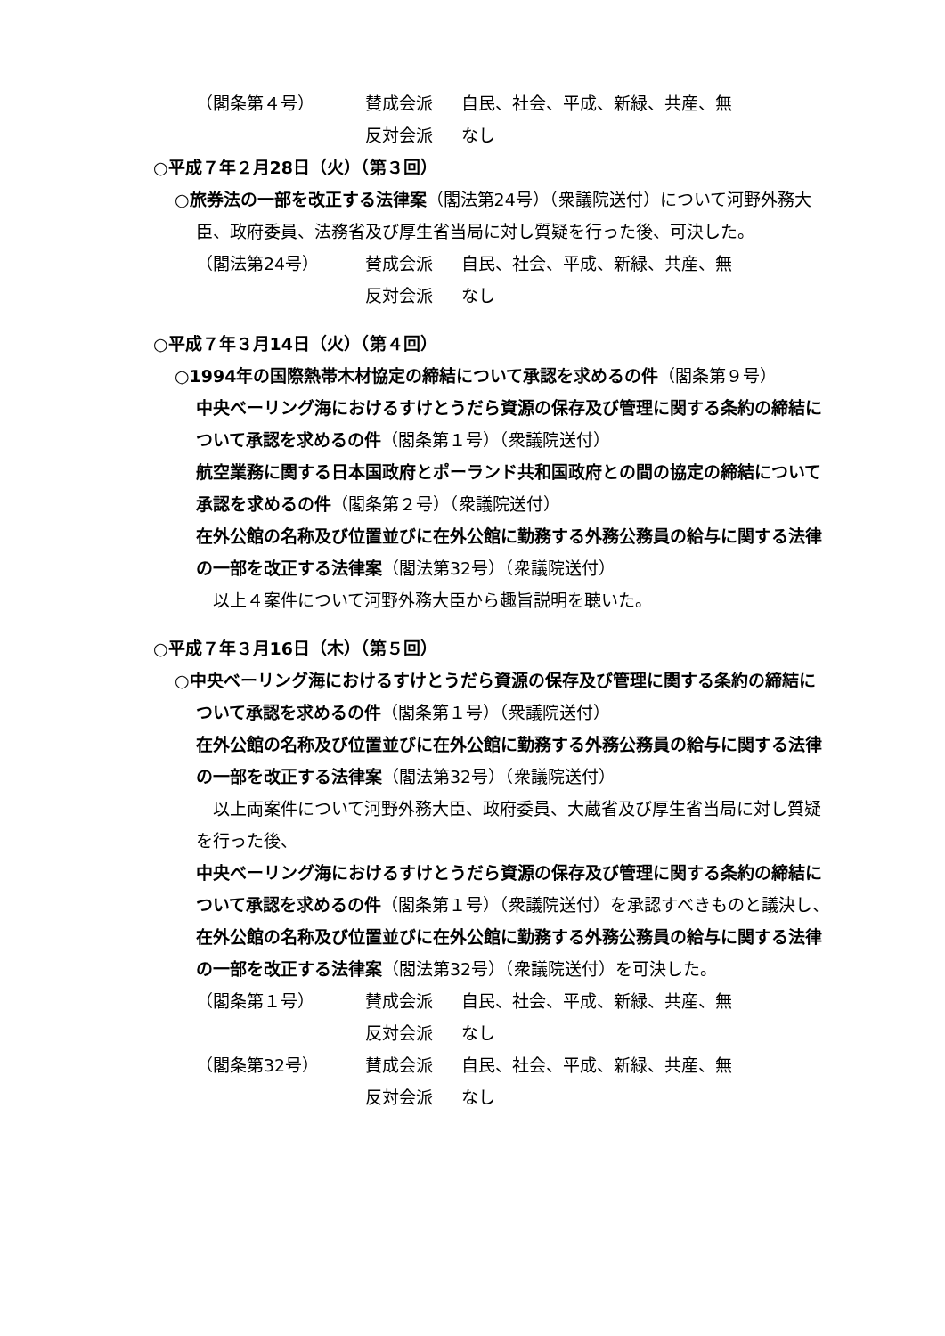（閣条第４号） 賛成会派 自民、社会、平成、新緑、共産、無
反対会派 なし
○平成７年２月28日（火）（第３回）
○旅券法の一部を改正する法律案（閣法第24号）（衆議院送付）について河野外務大臣、政府委員、法務省及び厚生省当局に対し質疑を行った後、可決した。
（閣法第24号） 賛成会派 自民、社会、平成、新緑、共産、無
反対会派 なし
○平成７年３月14日（火）（第４回）
○1994年の国際熱帯木材協定の締結について承認を求めるの件（閣条第９号）
中央ベーリング海におけるすけとうだら資源の保存及び管理に関する条約の締結について承認を求めるの件（閣条第１号）（衆議院送付）
航空業務に関する日本国政府とポーランド共和国政府との間の協定の締結について承認を求めるの件（閣条第２号）（衆議院送付）
在外公館の名称及び位置並びに在外公館に勤務する外務公務員の給与に関する法律の一部を改正する法律案（閣法第32号）（衆議院送付）
　以上４案件について河野外務大臣から趣旨説明を聴いた。
○平成７年３月16日（木）（第５回）
○中央ベーリング海におけるすけとうだら資源の保存及び管理に関する条約の締結について承認を求めるの件（閣条第１号）（衆議院送付）
在外公館の名称及び位置並びに在外公館に勤務する外務公務員の給与に関する法律の一部を改正する法律案（閣法第32号）（衆議院送付）
　以上両案件について河野外務大臣、政府委員、大蔵省及び厚生省当局に対し質疑を行った後、
中央ベーリング海におけるすけとうだら資源の保存及び管理に関する条約の締結について承認を求めるの件（閣条第１号）（衆議院送付）を承認すべきものと議決し、
在外公館の名称及び位置並びに在外公館に勤務する外務公務員の給与に関する法律の一部を改正する法律案（閣法第32号）（衆議院送付）を可決した。
（閣条第１号） 賛成会派 自民、社会、平成、新緑、共産、無
反対会派 なし
（閣条第32号） 賛成会派 自民、社会、平成、新緑、共産、無
反対会派 なし